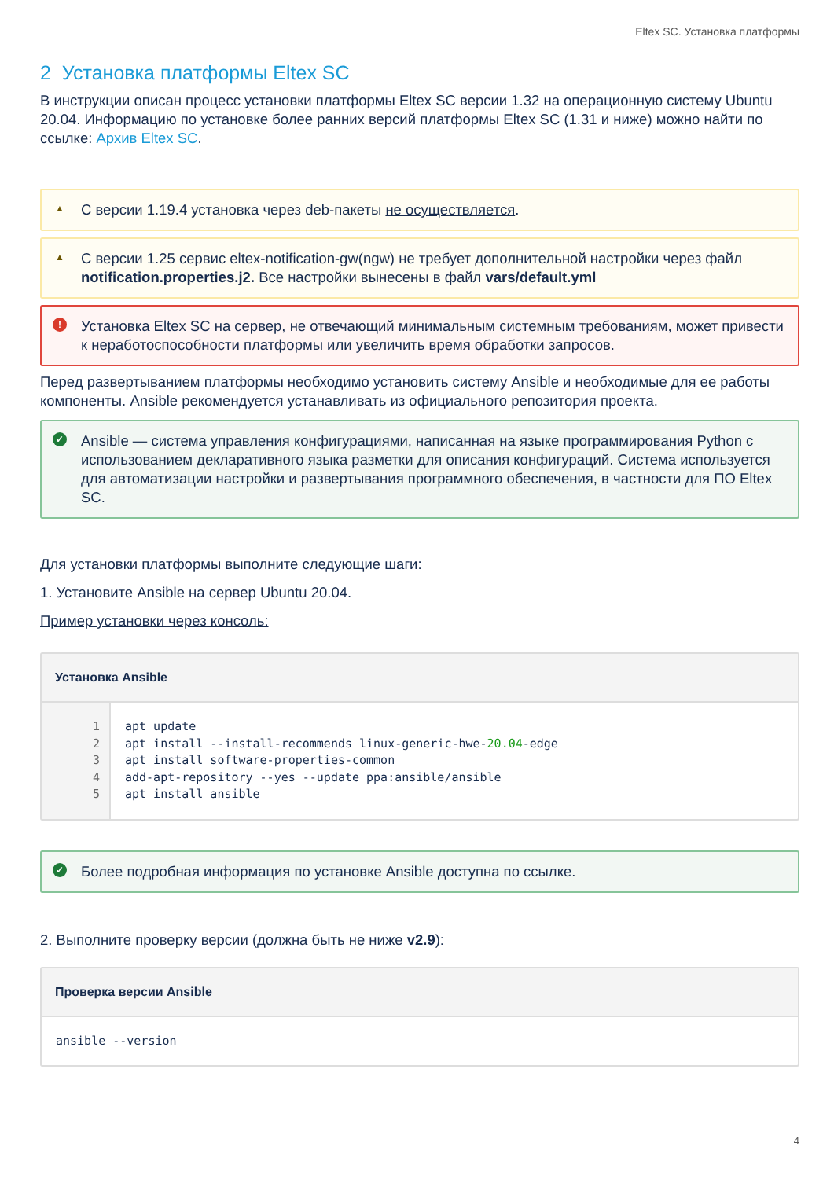Eltex SC. Установка платформы
2 Установка платформы Eltex SC
В инструкции описан процесс установки платформы Eltex SC версии 1.32 на операционную систему Ubuntu 20.04. Информацию по установке более ранних версий платформы Eltex SC (1.31 и ниже) можно найти по ссылке: Архив Eltex SC.
▲ С версии 1.19.4 установка через deb-пакеты не осуществляется.
▲ С версии 1.25 сервис eltex-notification-gw(ngw) не требует дополнительной настройки через файл notification.properties.j2. Все настройки вынесены в файл vars/default.yml
! Установка Eltex SC на сервер, не отвечающий минимальным системным требованиям, может привести к неработоспособности платформы или увеличить время обработки запросов.
Перед развертыванием платформы необходимо установить систему Ansible и необходимые для ее работы компоненты. Ansible рекомендуется устанавливать из официального репозитория проекта.
✓ Ansible — система управления конфигурациями, написанная на языке программирования Python с использованием декларативного языка разметки для описания конфигураций. Система используется для автоматизации настройки и развертывания программного обеспечения, в частности для ПО Eltex SC.
Для установки платформы выполните следующие шаги:
1. Установите Ansible на сервер Ubuntu 20.04.
Пример установки через консоль:
Установка Ansible
1
2
3
4
5
apt update apt install --install-recommends linux-generic-hwe-20.04-edge apt install software-properties-common add-apt-repository --yes --update ppa:ansible/ansible apt install ansible
✓ Более подробная информация по установке Ansible доступна по ссылке.
2. Выполните проверку версии (должна быть не ниже v2.9):
Проверка версии Ansible
ansible --version
4